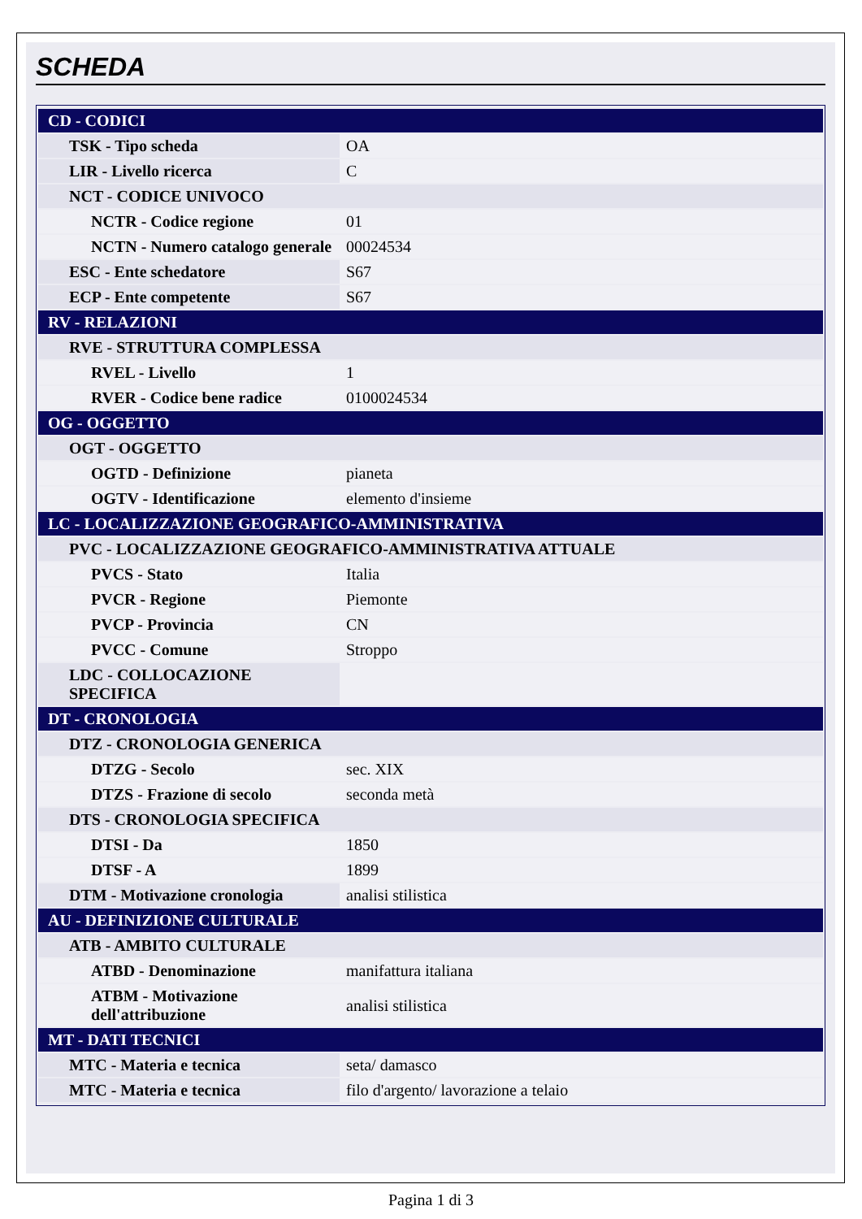SCHEDA
| CD - CODICI | |
| TSK - Tipo scheda | OA |
| LIR - Livello ricerca | C |
| NCT - CODICE UNIVOCO | |
| NCTR - Codice regione | 01 |
| NCTN - Numero catalogo generale | 00024534 |
| ESC - Ente schedatore | S67 |
| ECP - Ente competente | S67 |
| RV - RELAZIONI | |
| RVE - STRUTTURA COMPLESSA | |
| RVEL - Livello | 1 |
| RVER - Codice bene radice | 0100024534 |
| OG - OGGETTO | |
| OGT - OGGETTO | |
| OGTD - Definizione | pianeta |
| OGTV - Identificazione | elemento d'insieme |
| LC - LOCALIZZAZIONE GEOGRAFICO-AMMINISTRATIVA | |
| PVC - LOCALIZZAZIONE GEOGRAFICO-AMMINISTRATIVA ATTUALE | |
| PVCS - Stato | Italia |
| PVCR - Regione | Piemonte |
| PVCP - Provincia | CN |
| PVCC - Comune | Stroppo |
| LDC - COLLOCAZIONE SPECIFICA | |
| DT - CRONOLOGIA | |
| DTZ - CRONOLOGIA GENERICA | |
| DTZG - Secolo | sec. XIX |
| DTZS - Frazione di secolo | seconda metà |
| DTS - CRONOLOGIA SPECIFICA | |
| DTSI - Da | 1850 |
| DTSF - A | 1899 |
| DTM - Motivazione cronologia | analisi stilistica |
| AU - DEFINIZIONE CULTURALE | |
| ATB - AMBITO CULTURALE | |
| ATBD - Denominazione | manifattura italiana |
| ATBM - Motivazione dell'attribuzione | analisi stilistica |
| MT - DATI TECNICI | |
| MTC - Materia e tecnica | seta/ damasco |
| MTC - Materia e tecnica | filo d'argento/ lavorazione a telaio |
Pagina 1 di 3